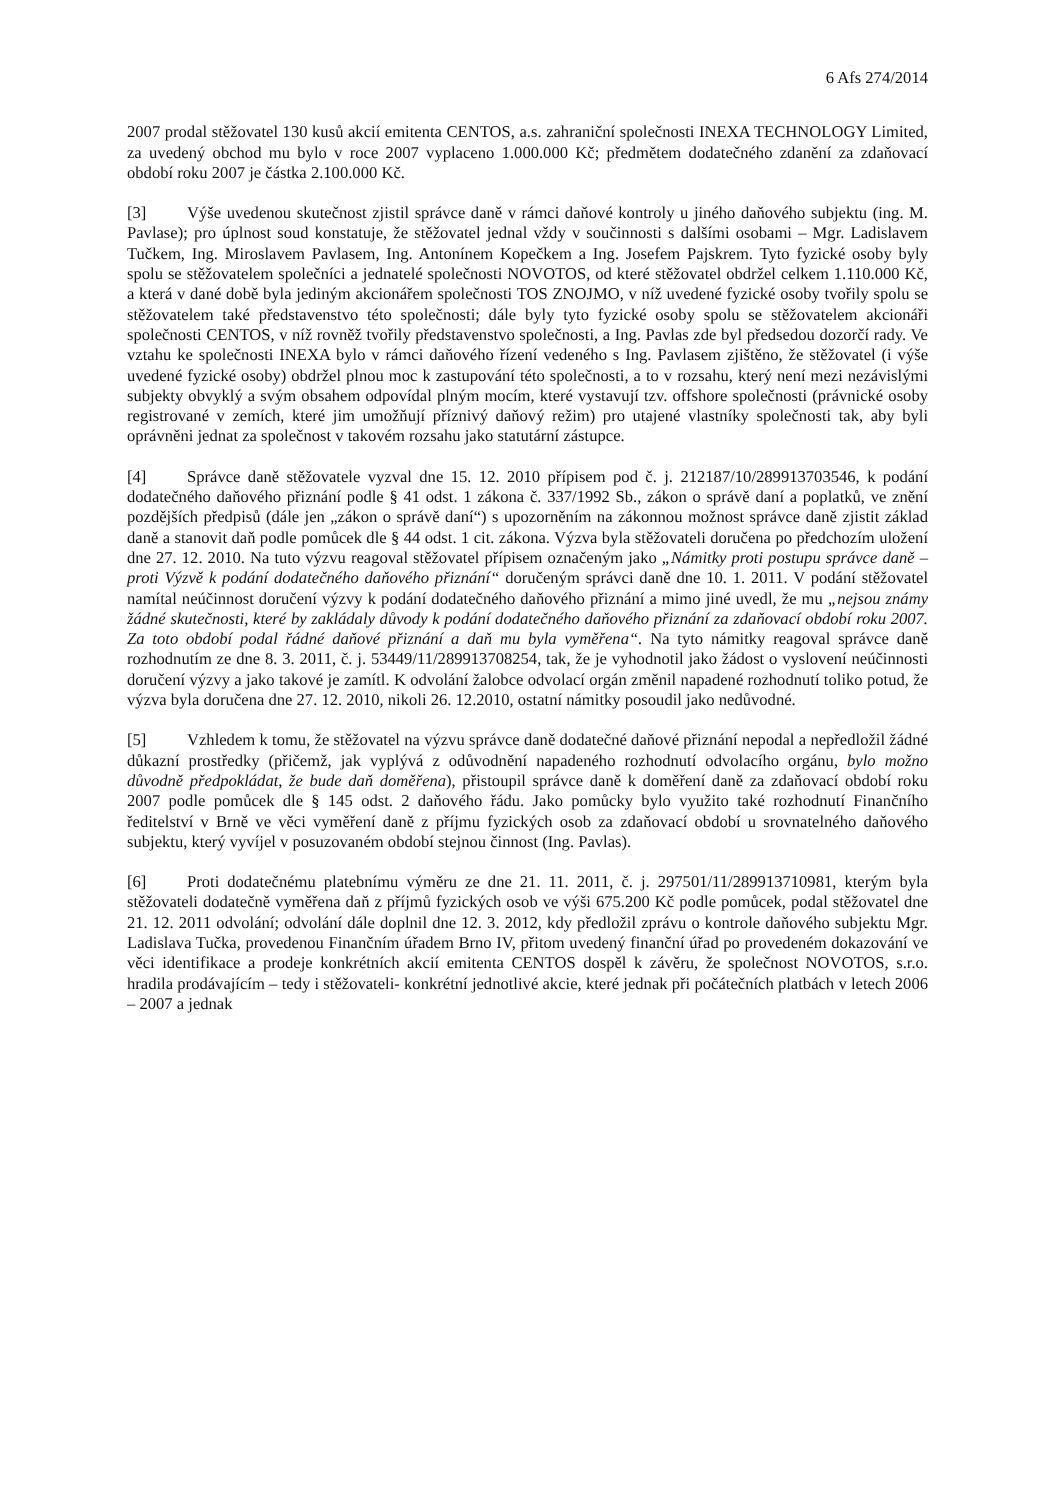6 Afs 274/2014
2007 prodal stěžovatel 130 kusů akcií emitenta CENTOS, a.s. zahraniční společnosti INEXA TECHNOLOGY Limited, za uvedený obchod mu bylo v roce 2007 vyplaceno 1.000.000 Kč; předmětem dodatečného zdanění za zdaňovací období roku 2007 je částka 2.100.000 Kč.
[3] Výše uvedenou skutečnost zjistil správce daně v rámci daňové kontroly u jiného daňového subjektu (ing. M. Pavlase); pro úplnost soud konstatuje, že stěžovatel jednal vždy v součinnosti s dalšími osobami – Mgr. Ladislavem Tučkem, Ing. Miroslavem Pavlasem, Ing. Antonínem Kopečkem a Ing. Josefem Pajskrem. Tyto fyzické osoby byly spolu se stěžovatelem společníci a jednatelé společnosti NOVOTOS, od které stěžovatel obdržel celkem 1.110.000 Kč, a která v dané době byla jediným akcionářem společnosti TOS ZNOJMO, v níž uvedené fyzické osoby tvořily spolu se stěžovatelem také představenstvo této společnosti; dále byly tyto fyzické osoby spolu se stěžovatelem akcionáři společnosti CENTOS, v níž rovněž tvořily představenstvo společnosti, a Ing. Pavlas zde byl předsedou dozorčí rady. Ve vztahu ke společnosti INEXA bylo v rámci daňového řízení vedeného s Ing. Pavlasem zjištěno, že stěžovatel (i výše uvedené fyzické osoby) obdržel plnou moc k zastupování této společnosti, a to v rozsahu, který není mezi nezávislými subjekty obvyklý a svým obsahem odpovídal plným mocím, které vystavují tzv. offshore společnosti (právnické osoby registrované v zemích, které jim umožňují příznivý daňový režim) pro utajené vlastníky společnosti tak, aby byli oprávněni jednat za společnost v takovém rozsahu jako statutární zástupce.
[4] Správce daně stěžovatele vyzval dne 15. 12. 2010 přípisem pod č. j. 212187/10/289913703546, k podání dodatečného daňového přiznání podle § 41 odst. 1 zákona č. 337/1992 Sb., zákon o správě daní a poplatků, ve znění pozdějších předpisů (dále jen „zákon o správě daní“) s upozorněním na zákonnou možnost správce daně zjistit základ daně a stanovit daň podle pomůcek dle § 44 odst. 1 cit. zákona. Výzva byla stěžovateli doručena po předchozím uložení dne 27. 12. 2010. Na tuto výzvu reagoval stěžovatel přípisem označeným jako „Námitky proti postupu správce daně – proti Výzvě k podání dodatečného daňového přiznání“ doručeným správci daně dne 10. 1. 2011. V podání stěžovatel namítal neúčinnost doručení výzvy k podání dodatečného daňového přiznání a mimo jiné uvedl, že mu „nejsou známy žádné skutečnosti, které by zakládaly důvody k podání dodatečného daňového přiznání za zdaňovací období roku 2007. Za toto období podal řádné daňové přiznání a daň mu byla vyměřena“. Na tyto námitky reagoval správce daně rozhodnutím ze dne 8. 3. 2011, č. j. 53449/11/289913708254, tak, že je vyhodnotil jako žádost o vyslovení neúčinnosti doručení výzvy a jako takové je zamítl. K odvolání žalobce odvolací orgán změnil napadené rozhodnutí toliko potud, že výzva byla doručena dne 27. 12. 2010, nikoli 26. 12.2010, ostatní námitky posoudil jako nedůvodné.
[5] Vzhledem k tomu, že stěžovatel na výzvu správce daně dodatečné daňové přiznání nepodal a nepředložil žádné důkazní prostředky (přičemž, jak vyplývá z odůvodnění napadeného rozhodnutí odvolacího orgánu, bylo možno důvodně předpokládat, že bude daň doměřena), přistoupil správce daně k doměření daně za zdaňovací období roku 2007 podle pomůcek dle § 145 odst. 2 daňového řádu. Jako pomůcky bylo využito také rozhodnutí Finančního ředitelství v Brně ve věci vyměření daně z příjmu fyzických osob za zdaňovací období u srovnatelného daňového subjektu, který vyvíjel v posuzovaném období stejnou činnost (Ing. Pavlas).
[6] Proti dodatečnému platebnímu výměru ze dne 21. 11. 2011, č. j. 297501/11/289913710981, kterým byla stěžovateli dodatečně vyměřena daň z příjmů fyzických osob ve výši 675.200 Kč podle pomůcek, podal stěžovatel dne 21. 12. 2011 odvolání; odvolání dále doplnil dne 12. 3. 2012, kdy předložil zprávu o kontrole daňového subjektu Mgr. Ladislava Tučka, provedenou Finančním úřadem Brno IV, přitom uvedený finanční úřad po provedeném dokazování ve věci identifikace a prodeje konkrétních akcií emitenta CENTOS dospěl k závěru, že společnost NOVOTOS, s.r.o. hradila prodávajícím – tedy i stěžovateli- konkrétní jednotlivé akcie, které jednak při počátečních platbách v letech 2006 – 2007 a jednak